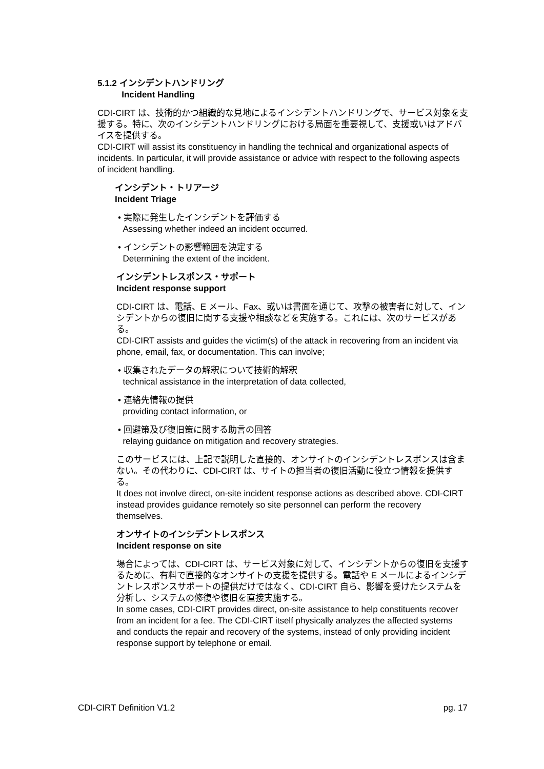5.1.2 インシデントハンドリング
Incident Handling
CDI-CIRT は、技術的かつ組織的な見地によるインシデントハンドリングで、サービス対象を支援する。特に、次のインシデントハンドリングにおける局面を重要視して、支援或いはアドバイスを提供する。
CDI-CIRT will assist its constituency in handling the technical and organizational aspects of incidents. In particular, it will provide assistance or advice with respect to the following aspects of incident handling.
インシデント・トリアージ
Incident Triage
• 実際に発生したインシデントを評価する
Assessing whether indeed an incident occurred.
• インシデントの影響範囲を決定する
Determining the extent of the incident.
インシデントレスポンス・サポート
Incident response support
CDI-CIRT は、電話、E メール、Fax、或いは書面を通じて、攻撃の被害者に対して、インシデントからの復旧に関する支援や相談などを実施する。これには、次のサービスがある。
CDI-CIRT assists and guides the victim(s) of the attack in recovering from an incident via phone, email, fax, or documentation. This can involve;
• 収集されたデータの解釈について技術的解釈
technical assistance in the interpretation of data collected,
• 連絡先情報の提供
providing contact information, or
• 回避策及び復旧策に関する助言の回答
relaying guidance on mitigation and recovery strategies.
このサービスには、上記で説明した直接的、オンサイトのインシデントレスポンスは含まない。その代わりに、CDI-CIRT は、サイトの担当者の復旧活動に役立つ情報を提供する。
It does not involve direct, on-site incident response actions as described above. CDI-CIRT instead provides guidance remotely so site personnel can perform the recovery themselves.
オンサイトのインシデントレスポンス
Incident response on site
場合によっては、CDI-CIRT は、サービス対象に対して、インシデントからの復旧を支援するために、有料で直接的なオンサイトの支援を提供する。電話や E メールによるインシデントレスポンスサポートの提供だけではなく、CDI-CIRT 自ら、影響を受けたシステムを分析し、システムの修復や復旧を直接実施する。
In some cases, CDI-CIRT provides direct, on-site assistance to help constituents recover from an incident for a fee. The CDI-CIRT itself physically analyzes the affected systems and conducts the repair and recovery of the systems, instead of only providing incident response support by telephone or email.
CDI-CIRT Definition V1.2 pg. 17